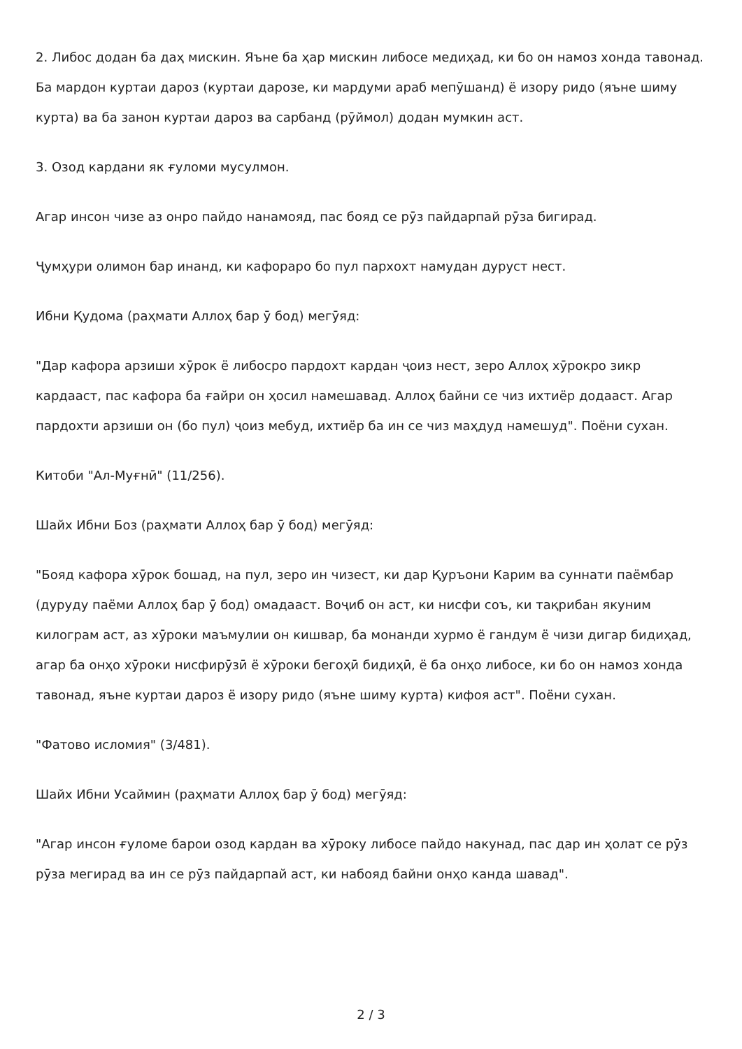2. Либос додан ба даҳ мискин. Яъне ба ҳар мискин либосе медиҳад, ки бо он намоз хонда тавонад. Ба мардон куртаи дароз (куртаи дарозе, ки мардуми араб мепӯшанд) ё изору ридо (яъне шиму курта) ва ба занон куртаи дароз ва сарбанд (рӯймол) додан мумкин аст.
3. Озод кардани як ғуломи мусулмон.
Агар инсон чизе аз онро пайдо нанамояд, пас бояд се рӯз пайдарпай рӯза бигирад.
Ҷумҳури олимон бар инанд, ки кафораро бо пул пархохт намудан дуруст нест.
Ибни Қудома (раҳмати Аллоҳ бар ӯ бод) мегӯяд:
"Дар кафора арзиши хӯрок ё либосро пардохт кардан ҷоиз нест, зеро Аллоҳ хӯрокро зикр кардааст, пас кафора ба ғайри он ҳосил намешавад. Аллоҳ байни се чиз ихтиёр додааст. Агар пардохти арзиши он (бо пул) ҷоиз мебуд, ихтиёр ба ин се чиз маҳдуд намешуд". Поёни сухан.
Китоби "Ал-Муғнӣ" (11/256).
Шайх Ибни Боз (раҳмати Аллоҳ бар ӯ бод) мегӯяд:
"Бояд кафора хӯрок бошад, на пул, зеро ин чизест, ки дар Қуръони Карим ва суннати паёмбар (дуруду паёми Аллоҳ бар ӯ бод) омадааст. Воҷиб он аст, ки нисфи соъ, ки тақрибан якуним килограм аст, аз хӯроки маъмулии он кишвар, ба монанди хурмо ё гандум ё чизи дигар бидиҳад, агар ба онҳо хӯроки нисфирӯзӣ ё хӯроки бегоҳӣ бидиҳӣ, ё ба онҳо либосе, ки бо он намоз хонда тавонад, яъне куртаи дароз ё изору ридо (яъне шиму курта) кифоя аст". Поёни сухан.
"Фатово исломия" (3/481).
Шайх Ибни Усаймин (раҳмати Аллоҳ бар ӯ бод) мегӯяд:
"Агар инсон ғуломе барои озод кардан ва хӯроку либосе пайдо накунад, пас дар ин ҳолат се рӯз рӯза мегирад ва ин се рӯз пайдарпай аст, ки набояд байни онҳо канда шавад".
2 / 3